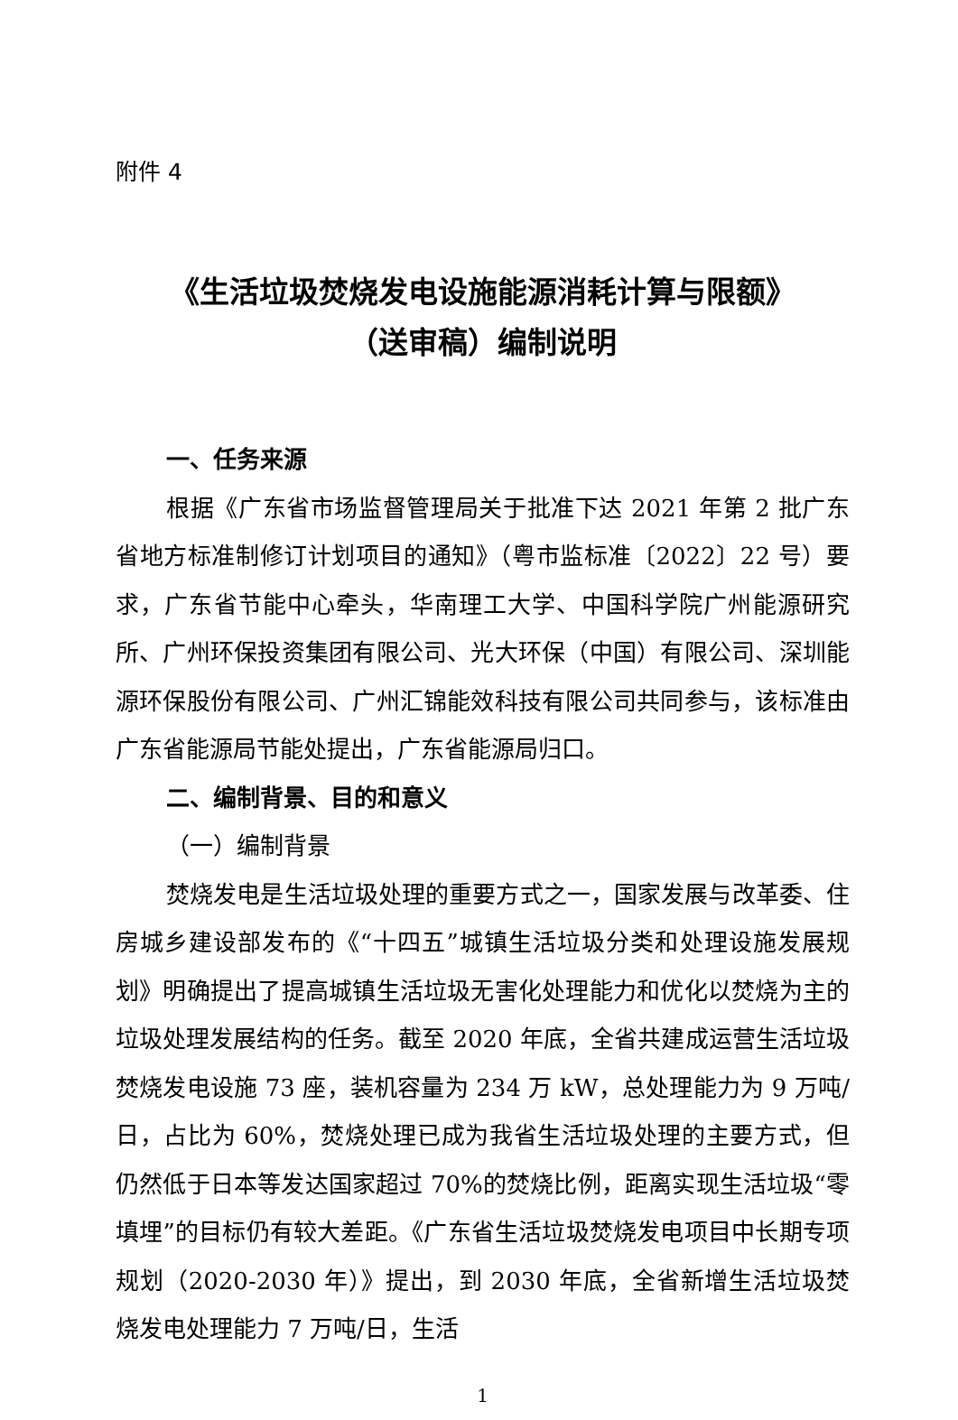附件 4
《生活垃圾焚烧发电设施能源消耗计算与限额》
（送审稿）编制说明
一、任务来源
根据《广东省市场监督管理局关于批准下达 2021 年第 2 批广东省地方标准制修订计划项目的通知》（粤市监标准〔2022〕22 号）要求，广东省节能中心牵头，华南理工大学、中国科学院广州能源研究所、广州环保投资集团有限公司、光大环保（中国）有限公司、深圳能源环保股份有限公司、广州汇锦能效科技有限公司共同参与，该标准由广东省能源局节能处提出，广东省能源局归口。
二、编制背景、目的和意义
（一）编制背景
焚烧发电是生活垃圾处理的重要方式之一，国家发展与改革委、住房城乡建设部发布的《“十四五”城镇生活垃圾分类和处理设施发展规划》明确提出了提高城镇生活垃圾无害化处理能力和优化以焚烧为主的垃圾处理发展结构的任务。截至 2020 年底，全省共建成运营生活垃圾焚烧发电设施 73 座，装机容量为 234 万 kW，总处理能力为 9 万吨/日，占比为 60%，焚烧处理已成为我省生活垃圾处理的主要方式，但仍然低于日本等发达国家超过 70%的焚烧比例，距离实现生活垃圾“零填埋”的目标仍有较大差距。《广东省生活垃圾焚烧发电项目中长期专项规划（2020-2030 年）》提出，到 2030 年底，全省新增生活垃圾焚烧发电处理能力 7 万吨/日，生活
1